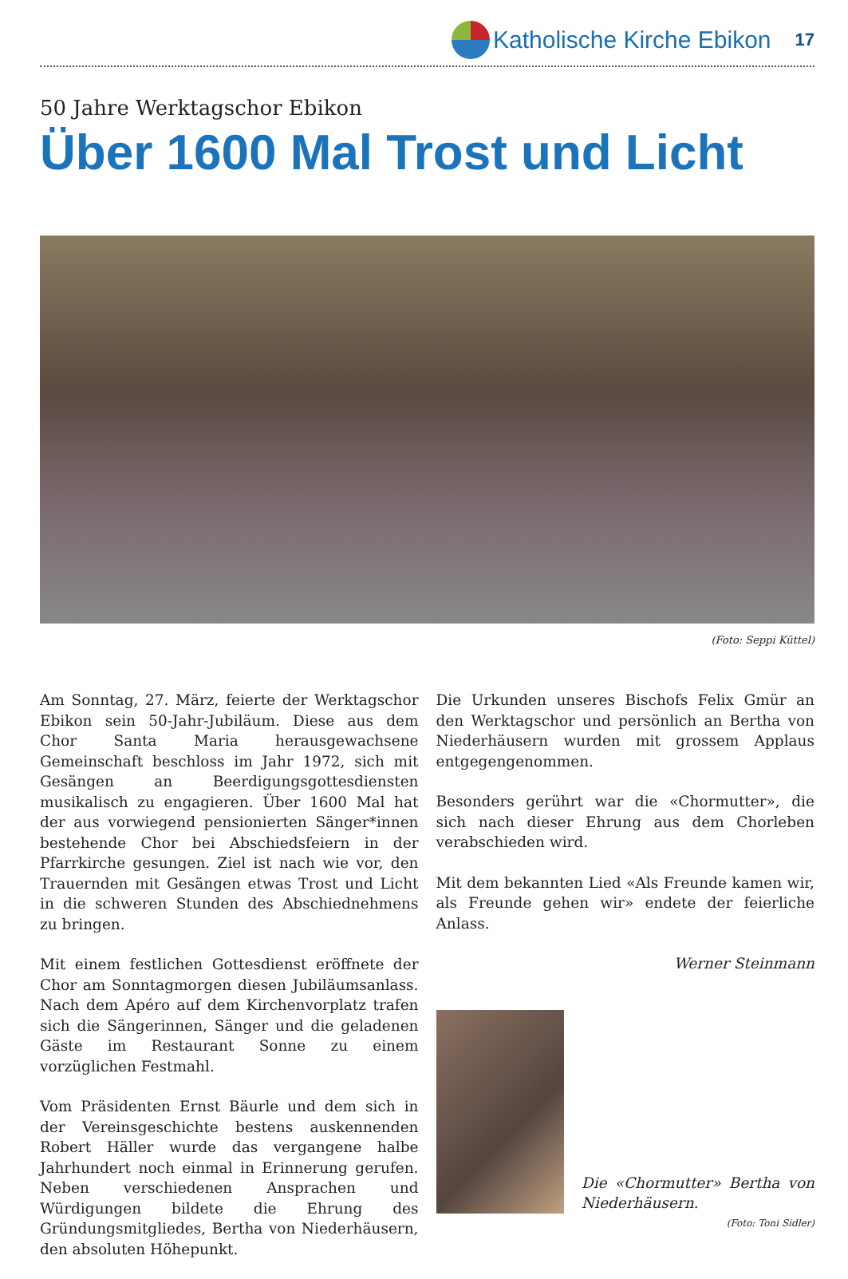Katholische Kirche Ebikon
17
50 Jahre Werktagschor Ebikon
Über 1600 Mal Trost und Licht
(Foto: Seppi Küttel)
Am Sonntag, 27. März, feierte der Werktagschor Ebikon sein 50-Jahr-Jubiläum. Diese aus dem Chor Santa Maria herausgewachsene Gemeinschaft beschloss im Jahr 1972, sich mit Gesängen an Beerdigungsgottesdiensten musikalisch zu engagieren. Über 1600 Mal hat der aus vorwiegend pensionierten Sänger*innen bestehende Chor bei Abschiedsfeiern in der Pfarrkirche gesungen. Ziel ist nach wie vor, den Trauernden mit Gesängen etwas Trost und Licht in die schweren Stunden des Abschiednehmens zu bringen.
Mit einem festlichen Gottesdienst eröffnete der Chor am Sonntagmorgen diesen Jubiläumsanlass. Nach dem Apéro auf dem Kirchenvorplatz trafen sich die Sängerinnen, Sänger und die geladenen Gäste im Restaurant Sonne zu einem vorzüglichen Festmahl.
Vom Präsidenten Ernst Bäurle und dem sich in der Vereinsgeschichte bestens auskennenden Robert Häller wurde das vergangene halbe Jahrhundert noch einmal in Erinnerung gerufen. Neben verschiedenen Ansprachen und Würdigungen bildete die Ehrung des Gründungsmitgliedes, Bertha von Niederhäusern, den absoluten Höhepunkt.
Die Urkunden unseres Bischofs Felix Gmür an den Werktagschor und persönlich an Bertha von Niederhäusern wurden mit grossem Applaus entgegengenommen.
Besonders gerührt war die «Chormutter», die sich nach dieser Ehrung aus dem Chorleben verabschieden wird.
Mit dem bekannten Lied «Als Freunde kamen wir, als Freunde gehen wir» endete der feierliche Anlass.
Werner Steinmann
Die «Chormutter» Bertha von Niederhäusern.
(Foto: Toni Sidler)